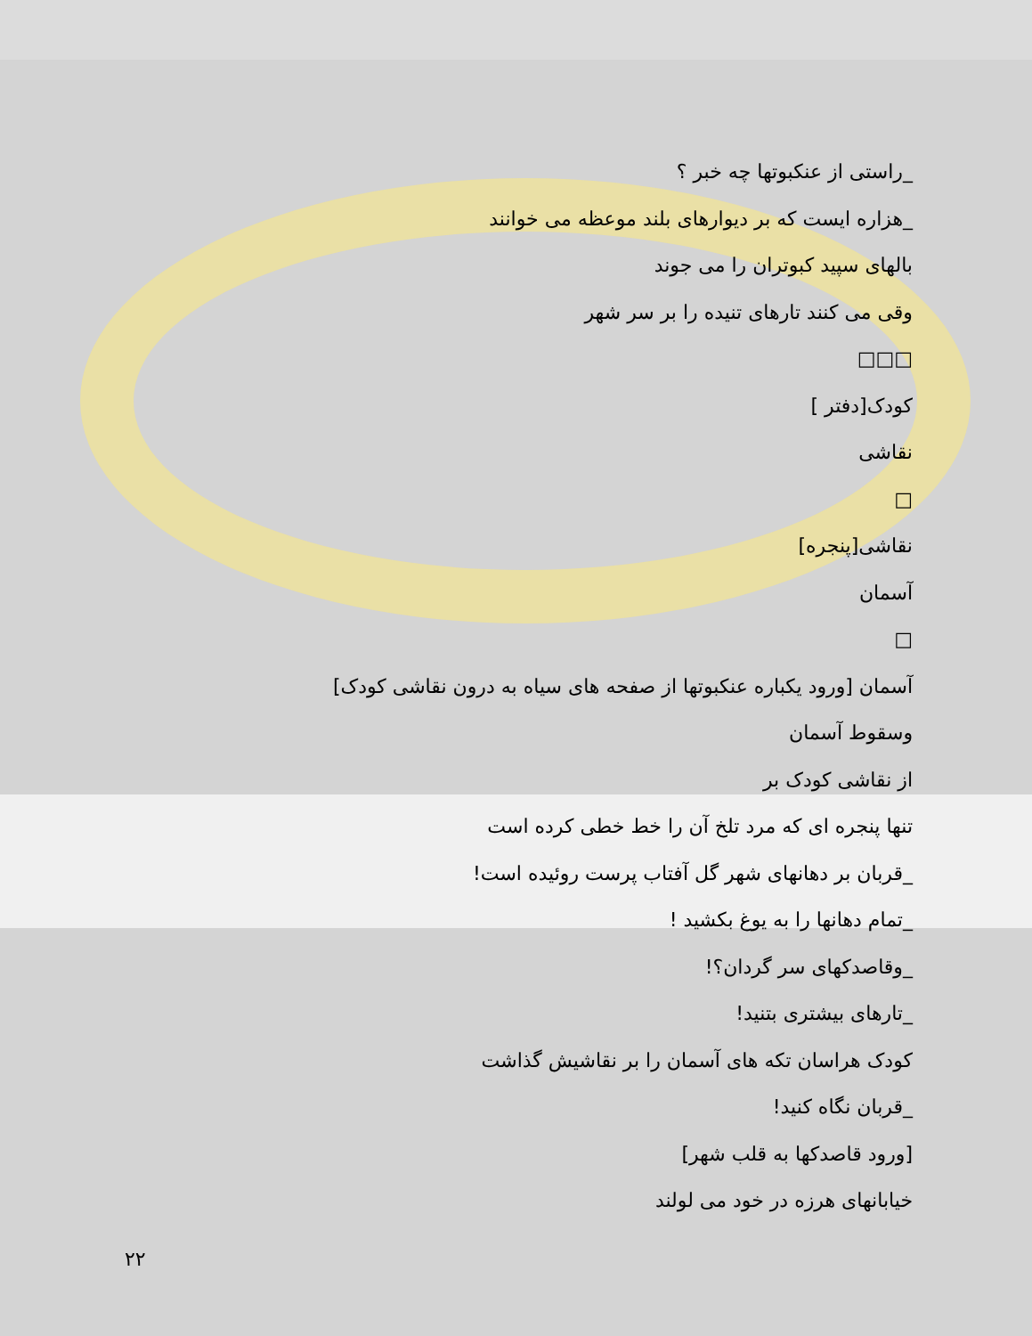_راستی از عنکبوتها چه خبر ؟
_هزاره ایست که بر دیوارهای بلند موعظه می خوانند
بالهای سپید کبوتران را می جوند
وقی می کنند تارهای تنیده را بر سر شهر
□□□
کودک[دفتر ]
نقاشی
□
نقاشی[پنجره]
آسمان
□
آسمان [ورود یکباره عنکبوتها از صفحه های سیاه به درون نقاشی کودک]
وسقوط آسمان
از نقاشی کودک بر
تنها پنجره ای که مرد تلخ آن را خط خطی کرده است
_قربان بر دهانهای شهر گل آفتاب پرست روئیده است!
_تمام دهانها را به یوغ بکشید !
_وقاصدکهای سر گردان؟!
_تارهای بیشتری بتنید!
کودک هراسان تکه های آسمان را بر نقاشیش گذاشت
_قربان نگاه کنید!
[ورود قاصدکها به قلب شهر]
خیابانهای هرزه در خود می لولند
۲۲